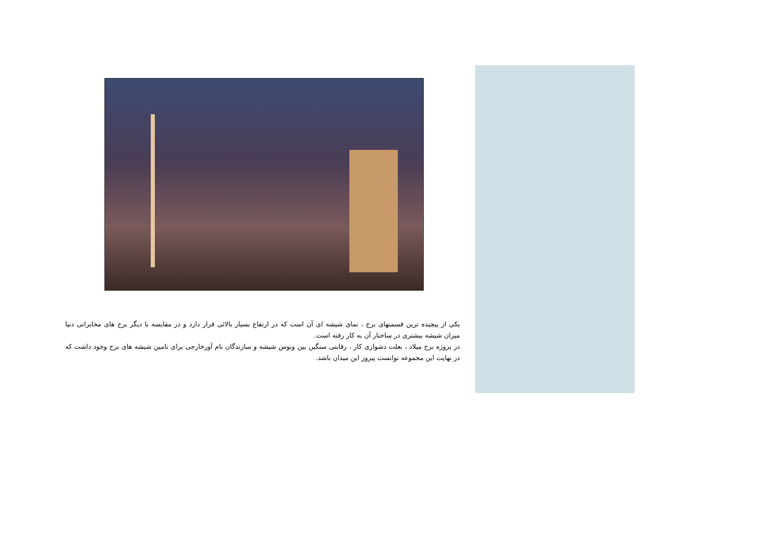یکی از پیچیده ترین قسمتهای برج ، نمای شیشه ای آن است که در ارتفاع بسیار بالائی قرار دارد و در مقایسه با دیگر برج های مخابراتی دنیا میزان شیشه بیشتری در ساختار آن به کار رفته است.
در پروژه برج میلاد ، بعلت دشواری کار ، رقابتی سنگین بین ونوس شیشه و سازندگان نام آورخارجی برای تامین شیشه های برج وجود داشت که در نهایت این مجموعه توانست پیروز این میدان باشد.